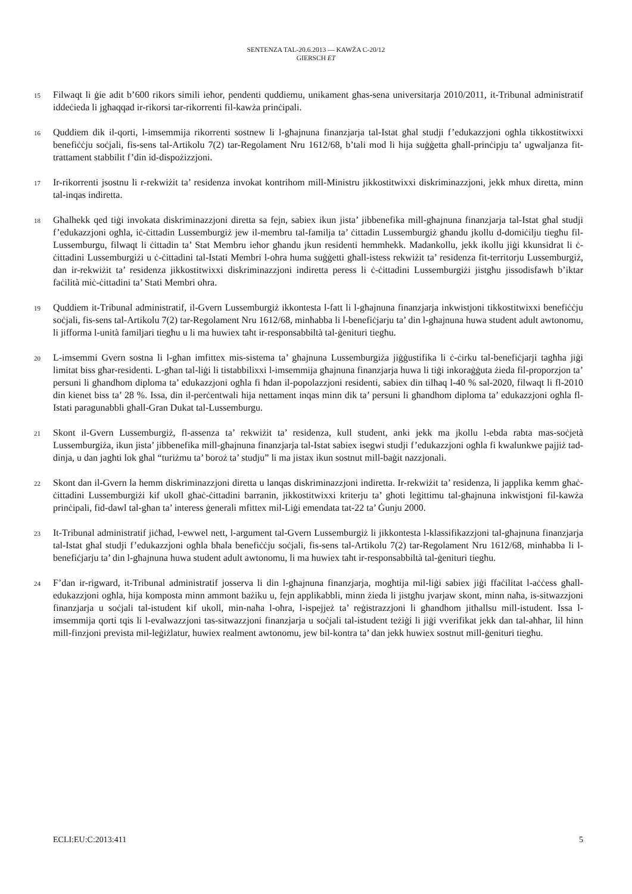SENTENZA TAL-20.6.2013 — KAWŻA C-20/12
GIERSCH ET
15 Filwaqt li ġie adit b’600 rikors simili ieħor, pendenti quddiemu, unikament għas-sena universitarja 2010/2011, it-Tribunal administratif iddeċieda li jgħaqqad ir-rikorsi tar-rikorrenti fil-kawża prinċipali.
16 Quddiem dik il-qorti, l-imsemmija rikorrenti sostnew li l-għajnuna finanzjarja tal-Istat għal studji f’edukazzjoni ogħla tikkostitwixxi benefiċċju soċjali, fis-sens tal-Artikolu 7(2) tar-Regolament Nru 1612/68, b’tali mod li hija suġġetta għall-prinċipju ta’ ugwaljanza fit-trattament stabbilit f’din id-dispożizzjoni.
17 Ir-rikorrenti jsostnu li r-rekwiżit ta’ residenza invokat kontrihom mill-Ministru jikkostitwixxi diskriminazzjoni, jekk mhux diretta, minn tal-inqas indiretta.
18 Għalhekk qed tiġi invokata diskriminazzjoni diretta sa fejn, sabiex ikun jista’ jibbenefika mill-għajnuna finanzjarja tal-Istat għal studji f’edukazzjoni ogħla, iċ-ċittadin Lussemburgiż jew il-membru tal-familja ta’ ċittadin Lussemburgiż għandu jkollu d-domiċilju tiegħu fil-Lussemburgu, filwaqt li ċittadin ta’ Stat Membru ieħor għandu jkun residenti hemmhekk. Madankollu, jekk ikollu jiġi kkunsidrat li ċ-ċittadini Lussemburgiżi u ċ-ċittadini tal-Istati Membri l-oħra huma suġġetti għall-istess rekwiżit ta’ residenza fit-territorju Lussemburgiż, dan ir-rekwiżit ta’ residenza jikkostitwixxi diskriminazzjoni indiretta peress li ċ-ċittadini Lussemburgiżi jistgħu jissodisfawh b’iktar faċilità miċ-ċittadini ta’ Stati Membri oħra.
19 Quddiem it-Tribunal administratif, il-Gvern Lussemburgiż ikkontesta l-fatt li l-għajnuna finanzjarja inkwistjoni tikkostitwixxi benefiċċju soċjali, fis-sens tal-Artikolu 7(2) tar-Regolament Nru 1612/68, minħabba li l-benefiċjarju ta’ din l-għajnuna huwa student adult awtonomu, li jifforma l-unità familjari tiegħu u li ma huwiex taħt ir-responsabbiltà tal-ġenituri tiegħu.
20 L-imsemmi Gvern sostna li l-għan imfittex mis-sistema ta’ għajnuna Lussemburgiża jiġġustifika li ċ-ċirku tal-benefiċjarji tagħha jiġi limitat biss għar-residenti. L-għan tal-liġi li tistabbilixxi l-imsemmija għajnuna finanzjarja huwa li tiġi inkoraġġuta żieda fil-proporzjon ta’ persuni li għandhom diploma ta’ edukazzjoni ogħla fi ħdan il-popolazzjoni residenti, sabiex din tilħaq l-40 % sal-2020, filwaqt li fl-2010 din kienet biss ta’ 28 %. Issa, din il-perċentwali hija nettament inqas minn dik ta’ persuni li għandhom diploma ta’ edukazzjoni ogħla fl-Istati paragunabbli għall-Gran Dukat tal-Lussemburgu.
21 Skont il-Gvern Lussemburgiż, fl-assenza ta’ rekwiżit ta’ residenza, kull student, anki jekk ma jkollu l-ebda rabta mas-soċjetà Lussemburgiża, ikun jista’ jibbenefika mill-għajnuna finanzjarja tal-Istat sabiex isegwi studji f’edukazzjoni ogħla fi kwalunkwe pajjiż tad-dinja, u dan jagħti lok għal “turiżmu ta’ boroż ta’ studju” li ma jistax ikun sostnut mill-baġit nazzjonali.
22 Skont dan il-Gvern la hemm diskriminazzjoni diretta u lanqas diskriminazzjoni indiretta. Ir-rekwiżit ta’ residenza, li japplika kemm għaċ-ċittadini Lussemburgiżi kif ukoll għaċ-ċittadini barranin, jikkostitwixxi kriterju ta’ għoti leġittimu tal-għajnuna inkwistjoni fil-kawża prinċipali, fid-dawl tal-għan ta’ interess ġenerali mfittex mil-Liġi emendata tat-22 ta’ Ġunju 2000.
23 It-Tribunal administratif jiċħad, l-ewwel nett, l-argument tal-Gvern Lussemburgiż li jikkontesta l-klassifikazzjoni tal-għajnuna finanzjarja tal-Istat għal studji f’edukazzjoni ogħla bħala benefiċċju soċjali, fis-sens tal-Artikolu 7(2) tar-Regolament Nru 1612/68, minħabba li l-benefiċjarju ta’ din l-għajnuna huwa student adult awtonomu, li ma huwiex taħt ir-responsabbiltà tal-ġenituri tiegħu.
24 F’dan ir-rigward, it-Tribunal administratif josserva li din l-għajnuna finanzjarja, mogħtija mil-liġi sabiex jiġi ffaċilitat l-aċċess għall-edukazzjoni ogħla, hija komposta minn ammont bażiku u, fejn applikabbli, minn żieda li jistgħu jvarjaw skont, minn naħa, is-sitwazzjoni finanzjarja u soċjali tal-istudent kif ukoll, min-naħa l-oħra, l-ispejjeż ta’ reġistrazzjoni li għandhom jitħallsu mill-istudent. Issa l-imsemmija qorti tqis li l-evalwazzjoni tas-sitwazzjoni finanzjarja u soċjali tal-istudent teżiġi li jiġi vverifikat jekk dan tal-aħħar, lil hinn mill-finzjoni prevista mil-leġiżlatur, huwiex realment awtonomu, jew bil-kontra ta’ dan jekk huwiex sostnut mill-ġenituri tiegħu.
ECLI:EU:C:2013:411 5